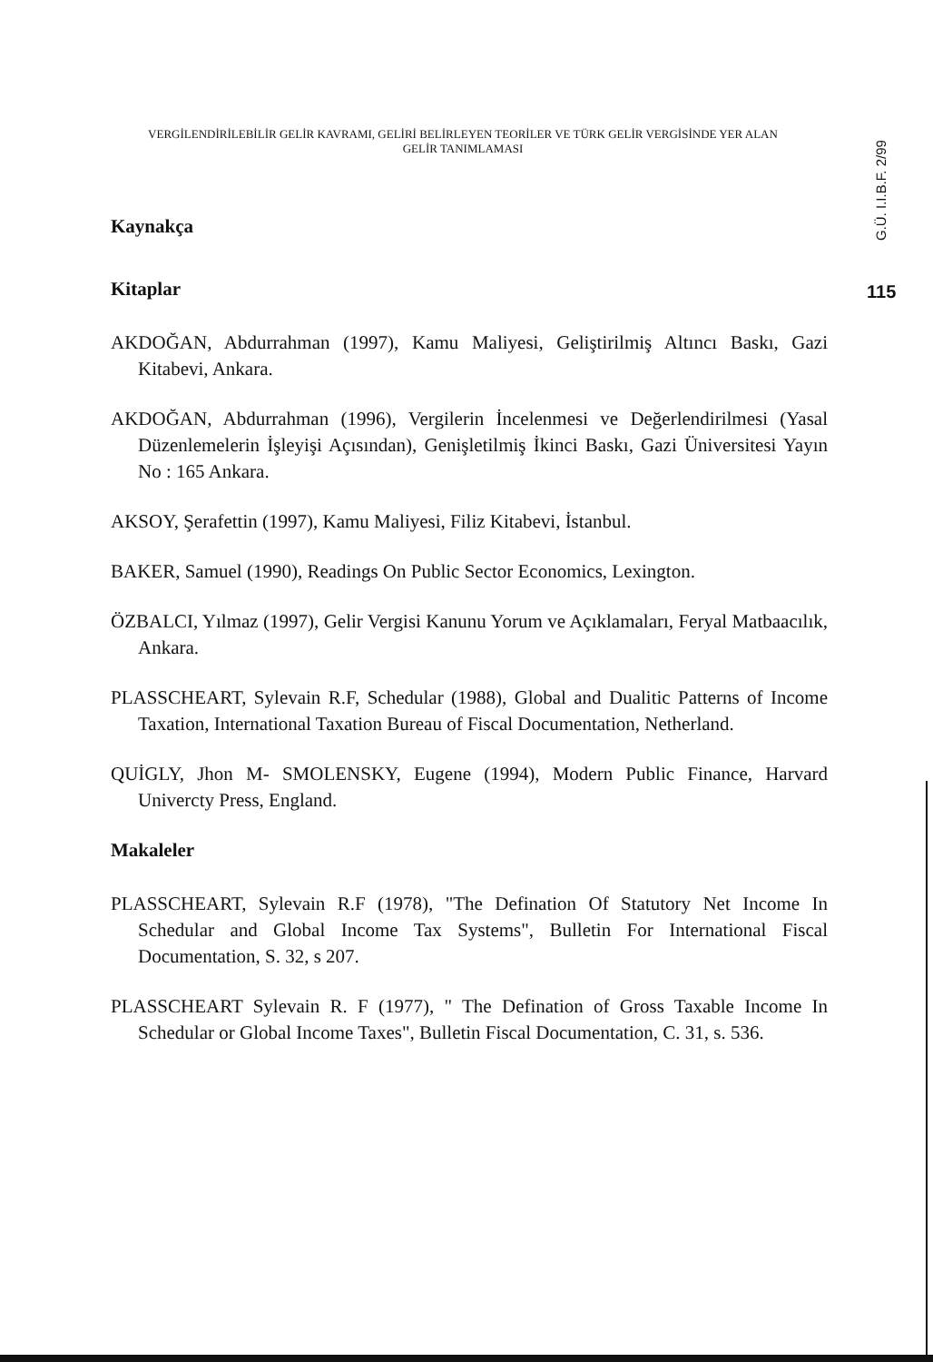VERGİLENDİRİLEBİLİR GELİR KAVRAMI, GELİRİ BELİRLEYEN TEORİLER VE TÜRK GELİR VERGİSİNDE YER ALAN GELİR TANIMLAMASI
G.Ü. I.I.B.F. 2/99
115
Kaynakça
Kitaplar
AKDOĞAN, Abdurrahman (1997), Kamu Maliyesi, Geliştirilmiş Altıncı Baskı, Gazi Kitabevi, Ankara.
AKDOĞAN, Abdurrahman (1996), Vergilerin İncelenmesi ve Değerlendirilmesi (Yasal Düzenlemelerin İşleyişi Açısından), Genişletilmiş İkinci Baskı, Gazi Üniversitesi Yayın No : 165 Ankara.
AKSOY, Şerafettin (1997), Kamu Maliyesi, Filiz Kitabevi, İstanbul.
BAKER, Samuel (1990), Readings On Public Sector Economics, Lexington.
ÖZBALCI, Yılmaz (1997), Gelir Vergisi Kanunu Yorum ve Açıklamaları, Feryal Matbaacılık, Ankara.
PLASSCHEART, Sylevain R.F, Schedular (1988), Global and Dualitic Patterns of Income Taxation, International Taxation Bureau of Fiscal Documentation, Netherland.
QUİGLY, Jhon M- SMOLENSKY, Eugene (1994), Modern Public Finance, Harvard Univercty Press, England.
Makaleler
PLASSCHEART, Sylevain R.F (1978), "The Defination Of Statutory Net Income In Schedular and Global Income Tax Systems", Bulletin For International Fiscal Documentation, S. 32, s 207.
PLASSCHEART Sylevain R. F (1977), " The Defination of Gross Taxable Income In Schedular or Global Income Taxes", Bulletin Fiscal Documentation, C. 31, s. 536.